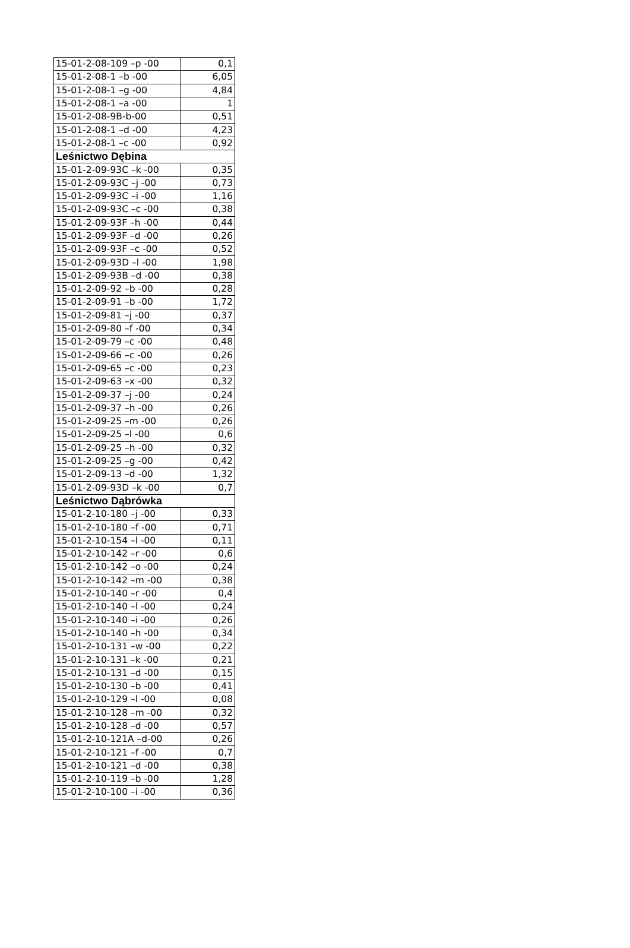| 15-01-2-08-109 –p -00 | 0,1 |
| 15-01-2-08-1 –b -00 | 6,05 |
| 15-01-2-08-1 –g -00 | 4,84 |
| 15-01-2-08-1 –a -00 | 1 |
| 15-01-2-08-9B-b-00 | 0,51 |
| 15-01-2-08-1 –d -00 | 4,23 |
| 15-01-2-08-1 –c -00 | 0,92 |
| Leśnictwo Dębina | |
| 15-01-2-09-93C –k -00 | 0,35 |
| 15-01-2-09-93C –j -00 | 0,73 |
| 15-01-2-09-93C –i -00 | 1,16 |
| 15-01-2-09-93C –c -00 | 0,38 |
| 15-01-2-09-93F –h -00 | 0,44 |
| 15-01-2-09-93F –d -00 | 0,26 |
| 15-01-2-09-93F –c -00 | 0,52 |
| 15-01-2-09-93D –l -00 | 1,98 |
| 15-01-2-09-93B –d -00 | 0,38 |
| 15-01-2-09-92 –b -00 | 0,28 |
| 15-01-2-09-91 –b -00 | 1,72 |
| 15-01-2-09-81 –j -00 | 0,37 |
| 15-01-2-09-80 –f -00 | 0,34 |
| 15-01-2-09-79 –c -00 | 0,48 |
| 15-01-2-09-66 –c -00 | 0,26 |
| 15-01-2-09-65 –c -00 | 0,23 |
| 15-01-2-09-63 –x -00 | 0,32 |
| 15-01-2-09-37 –j -00 | 0,24 |
| 15-01-2-09-37 –h -00 | 0,26 |
| 15-01-2-09-25 –m -00 | 0,26 |
| 15-01-2-09-25 –l -00 | 0,6 |
| 15-01-2-09-25 –h -00 | 0,32 |
| 15-01-2-09-25 –g -00 | 0,42 |
| 15-01-2-09-13 –d -00 | 1,32 |
| 15-01-2-09-93D –k -00 | 0,7 |
| Leśnictwo Dąbrówka | |
| 15-01-2-10-180 –j -00 | 0,33 |
| 15-01-2-10-180 –f -00 | 0,71 |
| 15-01-2-10-154 –l -00 | 0,11 |
| 15-01-2-10-142 –r -00 | 0,6 |
| 15-01-2-10-142 –o -00 | 0,24 |
| 15-01-2-10-142 –m -00 | 0,38 |
| 15-01-2-10-140 –r -00 | 0,4 |
| 15-01-2-10-140 –l -00 | 0,24 |
| 15-01-2-10-140 –i -00 | 0,26 |
| 15-01-2-10-140 –h -00 | 0,34 |
| 15-01-2-10-131 –w -00 | 0,22 |
| 15-01-2-10-131 –k -00 | 0,21 |
| 15-01-2-10-131 –d -00 | 0,15 |
| 15-01-2-10-130 –b -00 | 0,41 |
| 15-01-2-10-129 –l -00 | 0,08 |
| 15-01-2-10-128 –m -00 | 0,32 |
| 15-01-2-10-128 –d -00 | 0,57 |
| 15-01-2-10-121A –d-00 | 0,26 |
| 15-01-2-10-121 –f -00 | 0,7 |
| 15-01-2-10-121 –d -00 | 0,38 |
| 15-01-2-10-119 –b -00 | 1,28 |
| 15-01-2-10-100 –i -00 | 0,36 |